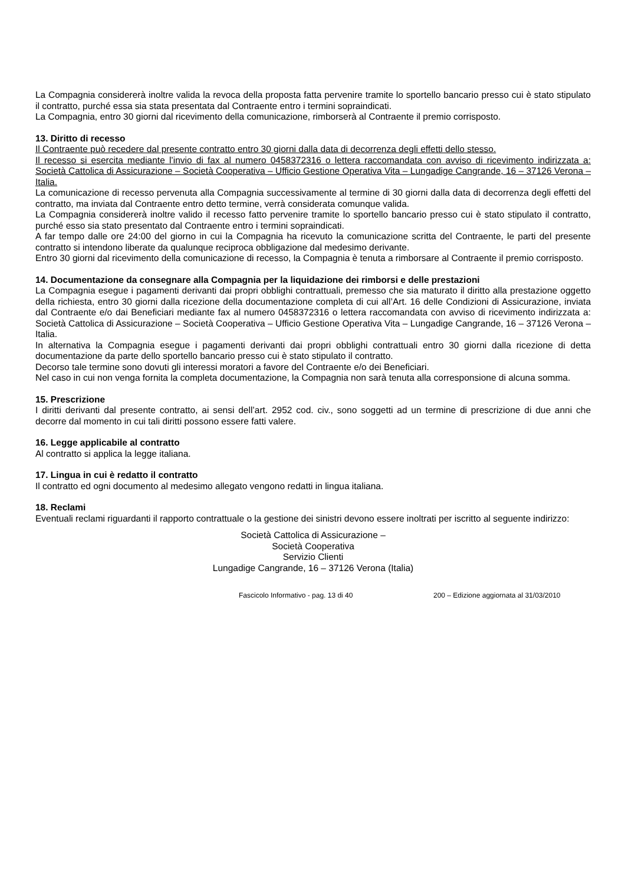La Compagnia considererà inoltre valida la revoca della proposta fatta pervenire tramite lo sportello bancario presso cui è stato stipulato il contratto, purché essa sia stata presentata dal Contraente entro i termini sopraindicati.
La Compagnia, entro 30 giorni dal ricevimento della comunicazione, rimborserà al Contraente il premio corrisposto.
13. Diritto di recesso
Il Contraente può recedere dal presente contratto entro 30 giorni dalla data di decorrenza degli effetti dello stesso.
Il recesso si esercita mediante l’invio di fax al numero 0458372316 o lettera raccomandata con avviso di ricevimento indirizzata a: Società Cattolica di Assicurazione – Società Cooperativa – Ufficio Gestione Operativa Vita – Lungadige Cangrande, 16 – 37126 Verona – Italia.
La comunicazione di recesso pervenuta alla Compagnia successivamente al termine di 30 giorni dalla data di decorrenza degli effetti del contratto, ma inviata dal Contraente entro detto termine, verrà considerata comunque valida.
La Compagnia considererà inoltre valido il recesso fatto pervenire tramite lo sportello bancario presso cui è stato stipulato il contratto, purché esso sia stato presentato dal Contraente entro i termini sopraindicati.
A far tempo dalle ore 24:00 del giorno in cui la Compagnia ha ricevuto la comunicazione scritta del Contraente, le parti del presente contratto si intendono liberate da qualunque reciproca obbligazione dal medesimo derivante.
Entro 30 giorni dal ricevimento della comunicazione di recesso, la Compagnia è tenuta a rimborsare al Contraente il premio corrisposto.
14. Documentazione da consegnare alla Compagnia per la liquidazione dei rimborsi e delle prestazioni
La Compagnia esegue i pagamenti derivanti dai propri obblighi contrattuali, premesso che sia maturato il diritto alla prestazione oggetto della richiesta, entro 30 giorni dalla ricezione della documentazione completa di cui all’Art. 16 delle Condizioni di Assicurazione, inviata dal Contraente e/o dai Beneficiari mediante fax al numero 0458372316 o lettera raccomandata con avviso di ricevimento indirizzata a: Società Cattolica di Assicurazione – Società Cooperativa – Ufficio Gestione Operativa Vita – Lungadige Cangrande, 16 – 37126 Verona – Italia.
In alternativa la Compagnia esegue i pagamenti derivanti dai propri obblighi contrattuali entro 30 giorni dalla ricezione di detta documentazione da parte dello sportello bancario presso cui è stato stipulato il contratto.
Decorso tale termine sono dovuti gli interessi moratori a favore del Contraente e/o dei Beneficiari.
Nel caso in cui non venga fornita la completa documentazione, la Compagnia non sarà tenuta alla corresponsione di alcuna somma.
15. Prescrizione
I diritti derivanti dal presente contratto, ai sensi dell’art. 2952 cod. civ., sono soggetti ad un termine di prescrizione di due anni che decorre dal momento in cui tali diritti possono essere fatti valere.
16. Legge applicabile al contratto
Al contratto si applica la legge italiana.
17. Lingua in cui è redatto il contratto
Il contratto ed ogni documento al medesimo allegato vengono redatti in lingua italiana.
18. Reclami
Eventuali reclami riguardanti il rapporto contrattuale o la gestione dei sinistri devono essere inoltrati per iscritto al seguente indirizzo:
Società Cattolica di Assicurazione –
Società Cooperativa
Servizio Clienti
Lungadige Cangrande, 16 – 37126 Verona (Italia)
Fascicolo Informativo - pag. 13 di 40 200 – Edizione aggiornata al 31/03/2010